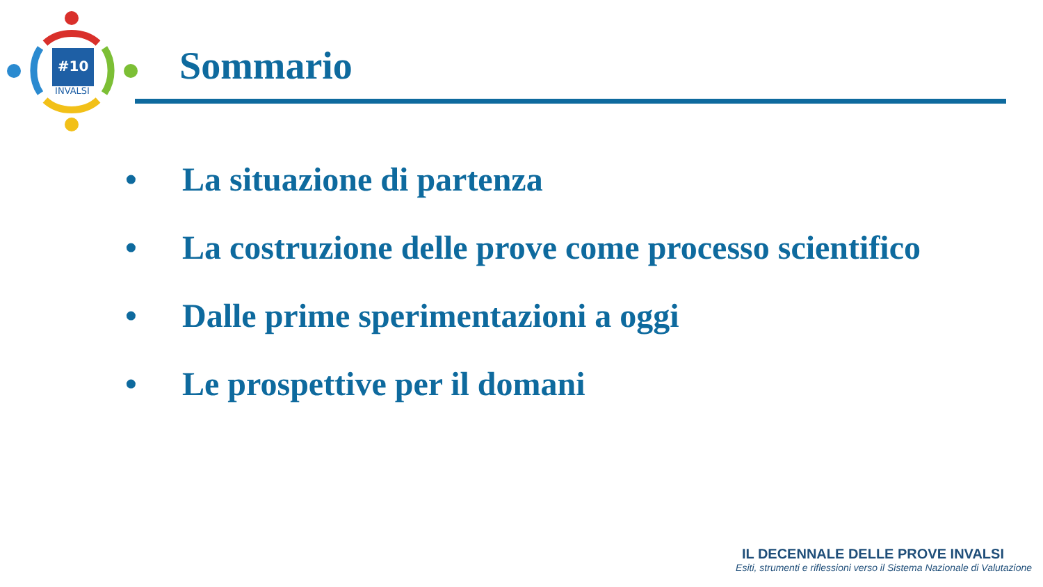#10
INVALSI
Sommario
• La situazione di partenza
• La costruzione delle prove come processo scientifico
• Dalle prime sperimentazioni a oggi
• Le prospettive per il domani
IL DECENNALE DELLE PROVE INVALSI
Esiti, strumenti e riflessioni verso il Sistema Nazionale di Valutazione